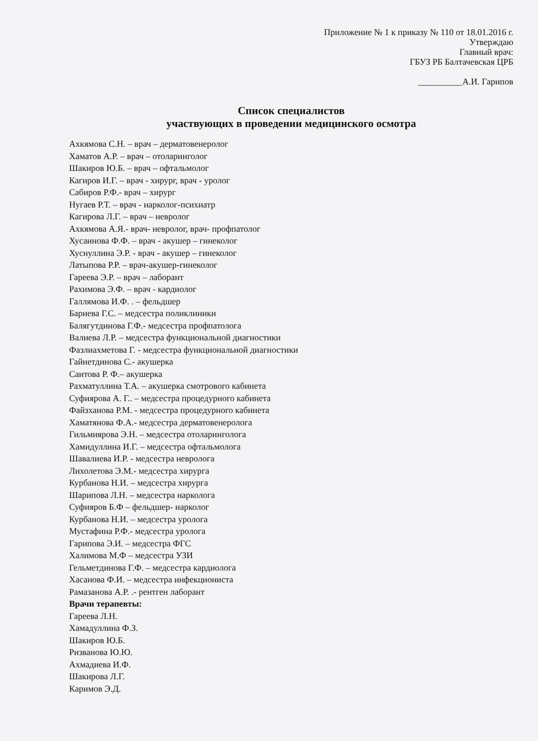Приложение № 1 к приказу № 110 от 18.01.2016 г.
Утверждаю
Главный врач:
ГБУЗ РБ Балтачевская ЦРБ
__________А.И. Гарипов
Список специалистов
участвующих в проведении медицинского осмотра
Ахкямова С.Н. – врач – дерматовенеролог
Хаматов А.Р. – врач – отоларинголог
Шакиров Ю.Б. – врач – офтальмолог
Кагиров И.Г. – врач - хирург, врач - уролог
Сабиров Р.Ф.- врач – хирург
Нугаев Р.Т. – врач - нарколог-психиатр
Кагирова Л.Г. – врач – невролог
Ахкямова А.Я.- врач- невролог, врач- профпатолог
Хусаинова Ф.Ф. – врач - акушер – гинеколог
Хуснуллина Э.Р. - врач - акушер – гинеколог
Латыпова Р.Р. – врач-акушер-гинеколог
Гареева Э.Р. – врач – лаборант
Рахимова Э.Ф. – врач - кардиолог
Галлямова И.Ф. . – фельдшер
Бариева Г.С. – медсестра поликлиники
Балягутдинова Г.Ф.- медсестра профпатолога
Валиева Л.Р. – медсестра функциональной диагностики
Фазлиахметова Г. - медсестра функциональной диагностики
Гайнетдинова С.- акушерка
Саитова Р. Ф.– акушерка
Рахматуллина Т.А. – акушерка смотрового кабинета
Суфиярова А. Г.. – медсестра процедурного кабинета
Файзханова Р.М. - медсестра процедурного кабинета
Хаматянова Ф.А.- медсестра дерматовенеролога
Гильмиярова Э.Н. – медсестра отоларинголога
Хамидуллина И.Г. – медсестра офтальмолога
Шавалиева И.Р. - медсестра невролога
Лихолетова Э.М.- медсестра хирурга
Курбанова Н.И. – медсестра хирурга
Шарипова Л.Н. – медсестра нарколога
Суфияров Б.Ф – фельдшер- нарколог
Курбанова Н.И. – медсестра уролога
Мустафина Р.Ф.- медсестра уролога
Гарипова Э.И. – медсестра ФГС
Халимова М.Ф – медсестра УЗИ
Гельметдинова Г.Ф. – медсестра кардиолога
Хасанова Ф.И. – медсестра инфекциониста
Рамазанова А.Р. .- рентген лаборант
Врачи терапевты:
Гареева Л.Н.
Хамадуллина Ф.З.
Шакиров Ю.Б.
Ризванова Ю.Ю.
Ахмадиева И.Ф.
Шакирова Л.Г.
Каримов Э.Д.